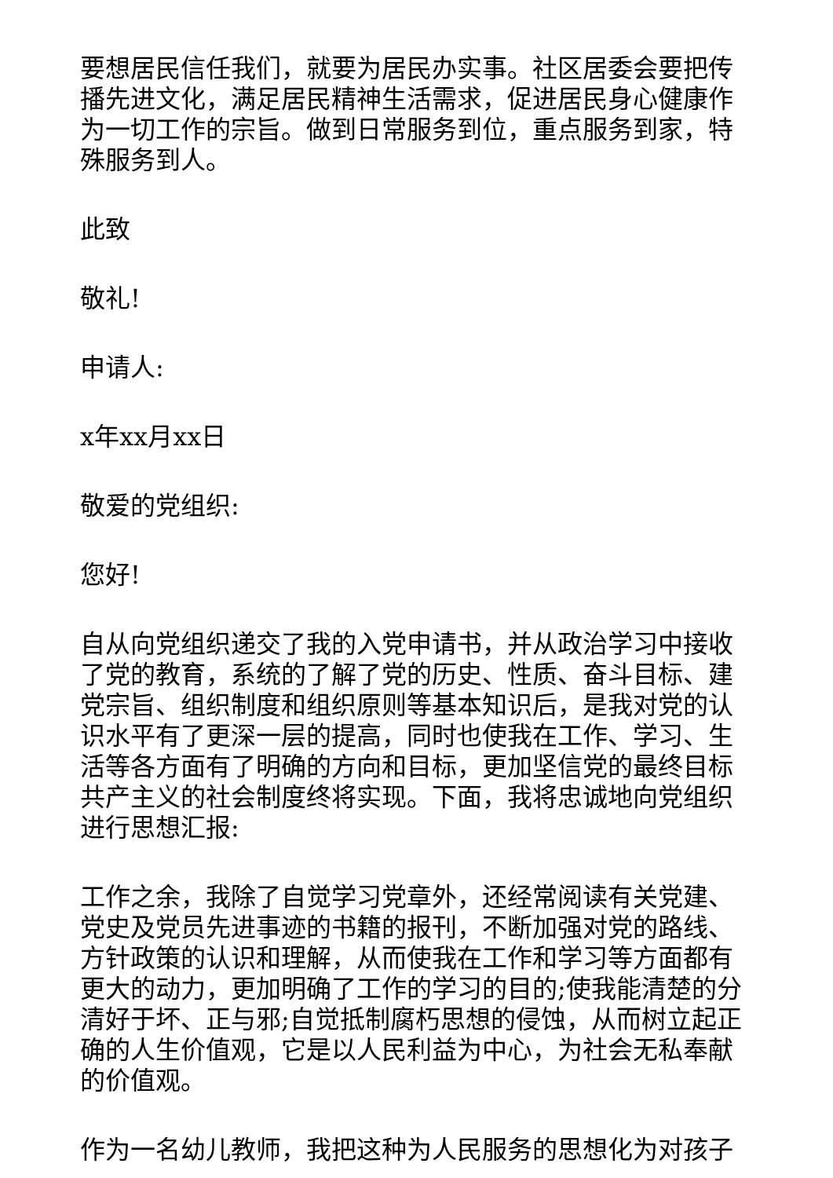要想居民信任我们，就要为居民办实事。社区居委会要把传播先进文化，满足居民精神生活需求，促进居民身心健康作为一切工作的宗旨。做到日常服务到位，重点服务到家，特殊服务到人。
此致
敬礼!
申请人:
x年xx月xx日
敬爱的党组织:
您好!
自从向党组织递交了我的入党申请书，并从政治学习中接收了党的教育，系统的了解了党的历史、性质、奋斗目标、建党宗旨、组织制度和组织原则等基本知识后，是我对党的认识水平有了更深一层的提高，同时也使我在工作、学习、生活等各方面有了明确的方向和目标，更加坚信党的最终目标共产主义的社会制度终将实现。下面，我将忠诚地向党组织进行思想汇报:
工作之余，我除了自觉学习党章外，还经常阅读有关党建、党史及党员先进事迹的书籍的报刊，不断加强对党的路线、方针政策的认识和理解，从而使我在工作和学习等方面都有更大的动力，更加明确了工作的学习的目的;使我能清楚的分清好于坏、正与邪;自觉抵制腐朽思想的侵蚀，从而树立起正确的人生价值观，它是以人民利益为中心，为社会无私奉献的价值观。
作为一名幼儿教师，我把这种为人民服务的思想化为对孩子